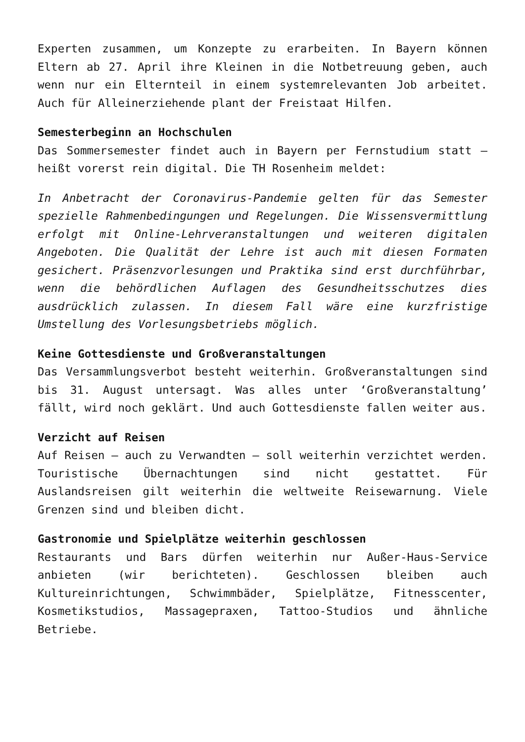Experten zusammen, um Konzepte zu erarbeiten. In Bayern können Eltern ab 27. April ihre Kleinen in die Notbetreuung geben, auch wenn nur ein Elternteil in einem systemrelevanten Job arbeitet. Auch für Alleinerziehende plant der Freistaat Hilfen.
Semesterbeginn an Hochschulen
Das Sommersemester findet auch in Bayern per Fernstudium statt – heißt vorerst rein digital. Die TH Rosenheim meldet:
In Anbetracht der Coronavirus-Pandemie gelten für das Semester spezielle Rahmenbedingungen und Regelungen. Die Wissensvermittlung erfolgt mit Online-Lehrveranstaltungen und weiteren digitalen Angeboten. Die Qualität der Lehre ist auch mit diesen Formaten gesichert. Präsenzvorlesungen und Praktika sind erst durchführbar, wenn die behördlichen Auflagen des Gesundheitsschutzes dies ausdrücklich zulassen. In diesem Fall wäre eine kurzfristige Umstellung des Vorlesungsbetriebs möglich.
Keine Gottesdienste und Großveranstaltungen
Das Versammlungsverbot besteht weiterhin. Großveranstaltungen sind bis 31. August untersagt. Was alles unter ‘Großveranstaltung’ fällt, wird noch geklärt. Und auch Gottesdienste fallen weiter aus.
Verzicht auf Reisen
Auf Reisen – auch zu Verwandten – soll weiterhin verzichtet werden. Touristische Übernachtungen sind nicht gestattet. Für Auslandsreisen gilt weiterhin die weltweite Reisewarnung. Viele Grenzen sind und bleiben dicht.
Gastronomie und Spielplätze weiterhin geschlossen
Restaurants und Bars dürfen weiterhin nur Außer-Haus-Service anbieten (wir berichteten). Geschlossen bleiben auch Kultureinrichtungen, Schwimmbäder, Spielplätze, Fitnesscenter, Kosmetikstudios, Massagepraxen, Tattoo-Studios und ähnliche Betriebe.